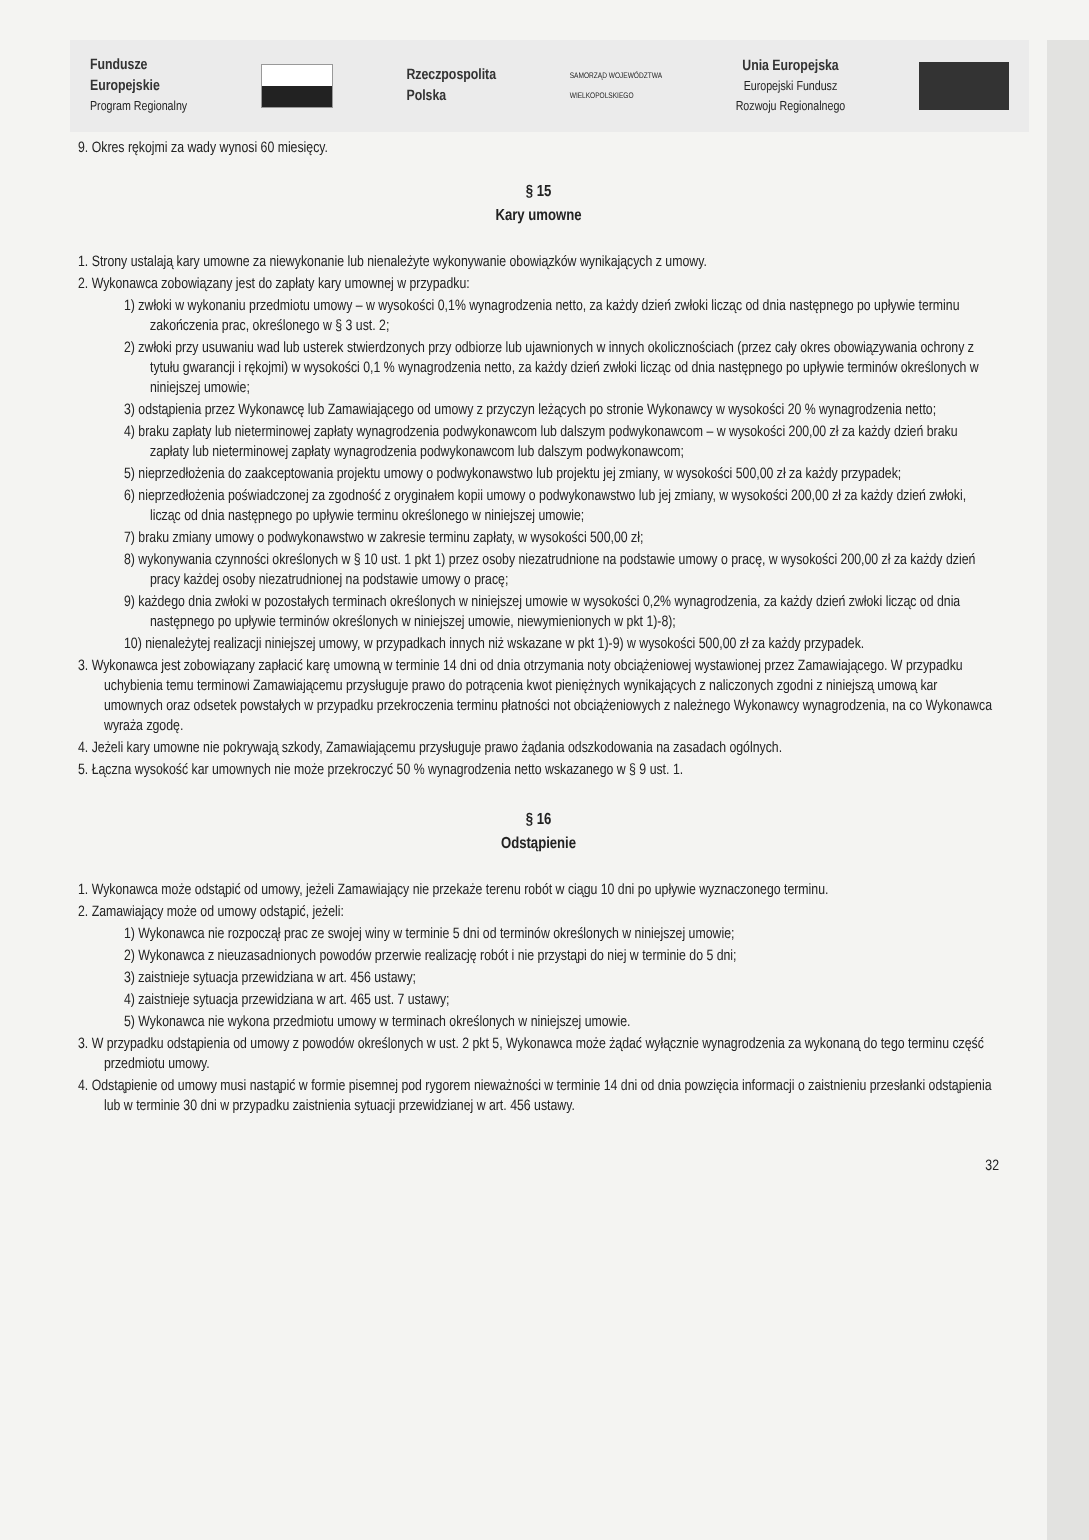Fundusze
Europejskie
Program Regionalny
Rzeczpospolita
Polska
SAMORZĄD WOJEWÓDZTWA
WIELKOPOLSKIEGO
Unia Europejska
Europejski Fundusz
Rozwoju Regionalnego
9. Okres rękojmi za wady wynosi 60 miesięcy.
§ 15
Kary umowne
1. Strony ustalają kary umowne za niewykonanie lub nienależyte wykonywanie obowiązków wynikających z umowy.
2. Wykonawca zobowiązany jest do zapłaty kary umownej w przypadku:
1) zwłoki w wykonaniu przedmiotu umowy – w wysokości 0,1% wynagrodzenia netto, za każdy dzień zwłoki licząc od dnia następnego po upływie terminu zakończenia prac, określonego w § 3 ust. 2;
2) zwłoki przy usuwaniu wad lub usterek stwierdzonych przy odbiorze lub ujawnionych w innych okolicznościach (przez cały okres obowiązywania ochrony z tytułu gwarancji i rękojmi) w wysokości 0,1 % wynagrodzenia netto, za każdy dzień zwłoki licząc od dnia następnego po upływie terminów określonych w niniejszej umowie;
3) odstąpienia przez Wykonawcę lub Zamawiającego od umowy z przyczyn leżących po stronie Wykonawcy w wysokości 20 % wynagrodzenia netto;
4) braku zapłaty lub nieterminowej zapłaty wynagrodzenia podwykonawcom lub dalszym podwykonawcom – w wysokości 200,00 zł za każdy dzień braku zapłaty lub nieterminowej zapłaty wynagrodzenia podwykonawcom lub dalszym podwykonawcom;
5) nieprzedłożenia do zaakceptowania projektu umowy o podwykonawstwo lub projektu jej zmiany, w wysokości 500,00 zł za każdy przypadek;
6) nieprzedłożenia poświadczonej za zgodność z oryginałem kopii umowy o podwykonawstwo lub jej zmiany, w wysokości 200,00 zł za każdy dzień zwłoki, licząc od dnia następnego po upływie terminu określonego w niniejszej umowie;
7) braku zmiany umowy o podwykonawstwo w zakresie terminu zapłaty, w wysokości 500,00 zł;
8) wykonywania czynności określonych w § 10 ust. 1 pkt 1) przez osoby niezatrudnione na podstawie umowy o pracę, w wysokości 200,00 zł za każdy dzień pracy każdej osoby niezatrudnionej na podstawie umowy o pracę;
9) każdego dnia zwłoki w pozostałych terminach określonych w niniejszej umowie w wysokości 0,2% wynagrodzenia, za każdy dzień zwłoki licząc od dnia następnego po upływie terminów określonych w niniejszej umowie, niewymienionych w pkt 1)-8);
10) nienależytej realizacji niniejszej umowy, w przypadkach innych niż wskazane w pkt 1)-9) w wysokości 500,00 zł za każdy przypadek.
3. Wykonawca jest zobowiązany zapłacić karę umowną w terminie 14 dni od dnia otrzymania noty obciążeniowej wystawionej przez Zamawiającego. W przypadku uchybienia temu terminowi Zamawiającemu przysługuje prawo do potrącenia kwot pieniężnych wynikających z naliczonych zgodni z niniejszą umową kar umownych oraz odsetek powstałych w przypadku przekroczenia terminu płatności not obciążeniowych z należnego Wykonawcy wynagrodzenia, na co Wykonawca wyraża zgodę.
4. Jeżeli kary umowne nie pokrywają szkody, Zamawiającemu przysługuje prawo żądania odszkodowania na zasadach ogólnych.
5. Łączna wysokość kar umownych nie może przekroczyć 50 % wynagrodzenia netto wskazanego w § 9 ust. 1.
§ 16
Odstąpienie
1. Wykonawca może odstąpić od umowy, jeżeli Zamawiający nie przekaże terenu robót w ciągu 10 dni po upływie wyznaczonego terminu.
2. Zamawiający może od umowy odstąpić, jeżeli:
1) Wykonawca nie rozpoczął prac ze swojej winy w terminie 5 dni od terminów określonych w niniejszej umowie;
2) Wykonawca z nieuzasadnionych powodów przerwie realizację robót i nie przystąpi do niej w terminie do 5 dni;
3) zaistnieje sytuacja przewidziana w art. 456 ustawy;
4) zaistnieje sytuacja przewidziana w art. 465 ust. 7 ustawy;
5) Wykonawca nie wykona przedmiotu umowy w terminach określonych w niniejszej umowie.
3. W przypadku odstąpienia od umowy z powodów określonych w ust. 2 pkt 5, Wykonawca może żądać wyłącznie wynagrodzenia za wykonaną do tego terminu część przedmiotu umowy.
4. Odstąpienie od umowy musi nastąpić w formie pisemnej pod rygorem nieważności w terminie 14 dni od dnia powzięcia informacji o zaistnieniu przesłanki odstąpienia lub w terminie 30 dni w przypadku zaistnienia sytuacji przewidzianej w art. 456 ustawy.
32